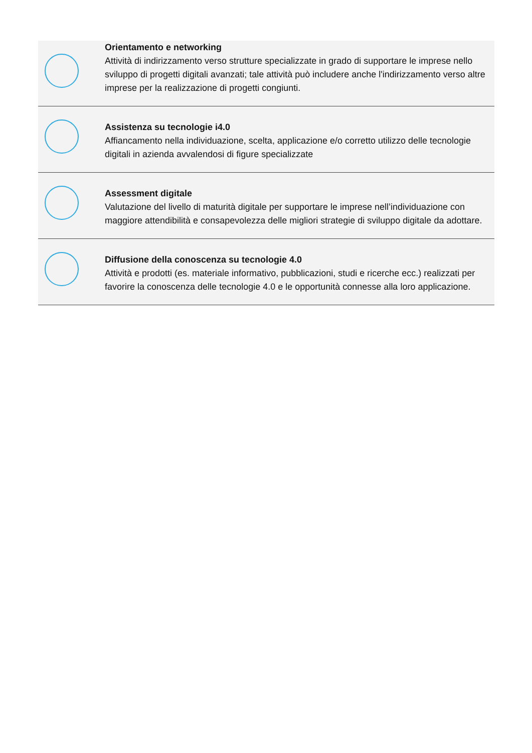| | Orientamento e networking Attività di indirizzamento verso strutture specializzate in grado di supportare le imprese nello sviluppo di progetti digitali avanzati; tale attività può includere anche l'indirizzamento verso altre imprese per la realizzazione di progetti congiunti. |
| | Assistenza su tecnologie i4.0 Affiancamento nella individuazione, scelta, applicazione e/o corretto utilizzo delle tecnologie digitali in azienda avvalendosi di figure specializzate |
| | Assessment digitale Valutazione del livello di maturità digitale per supportare le imprese nell’individuazione con maggiore attendibilità e consapevolezza delle migliori strategie di sviluppo digitale da adottare. |
| | Diffusione della conoscenza su tecnologie 4.0 Attività e prodotti (es. materiale informativo, pubblicazioni, studi e ricerche ecc.) realizzati per favorire la conoscenza delle tecnologie 4.0 e le opportunità connesse alla loro applicazione. |